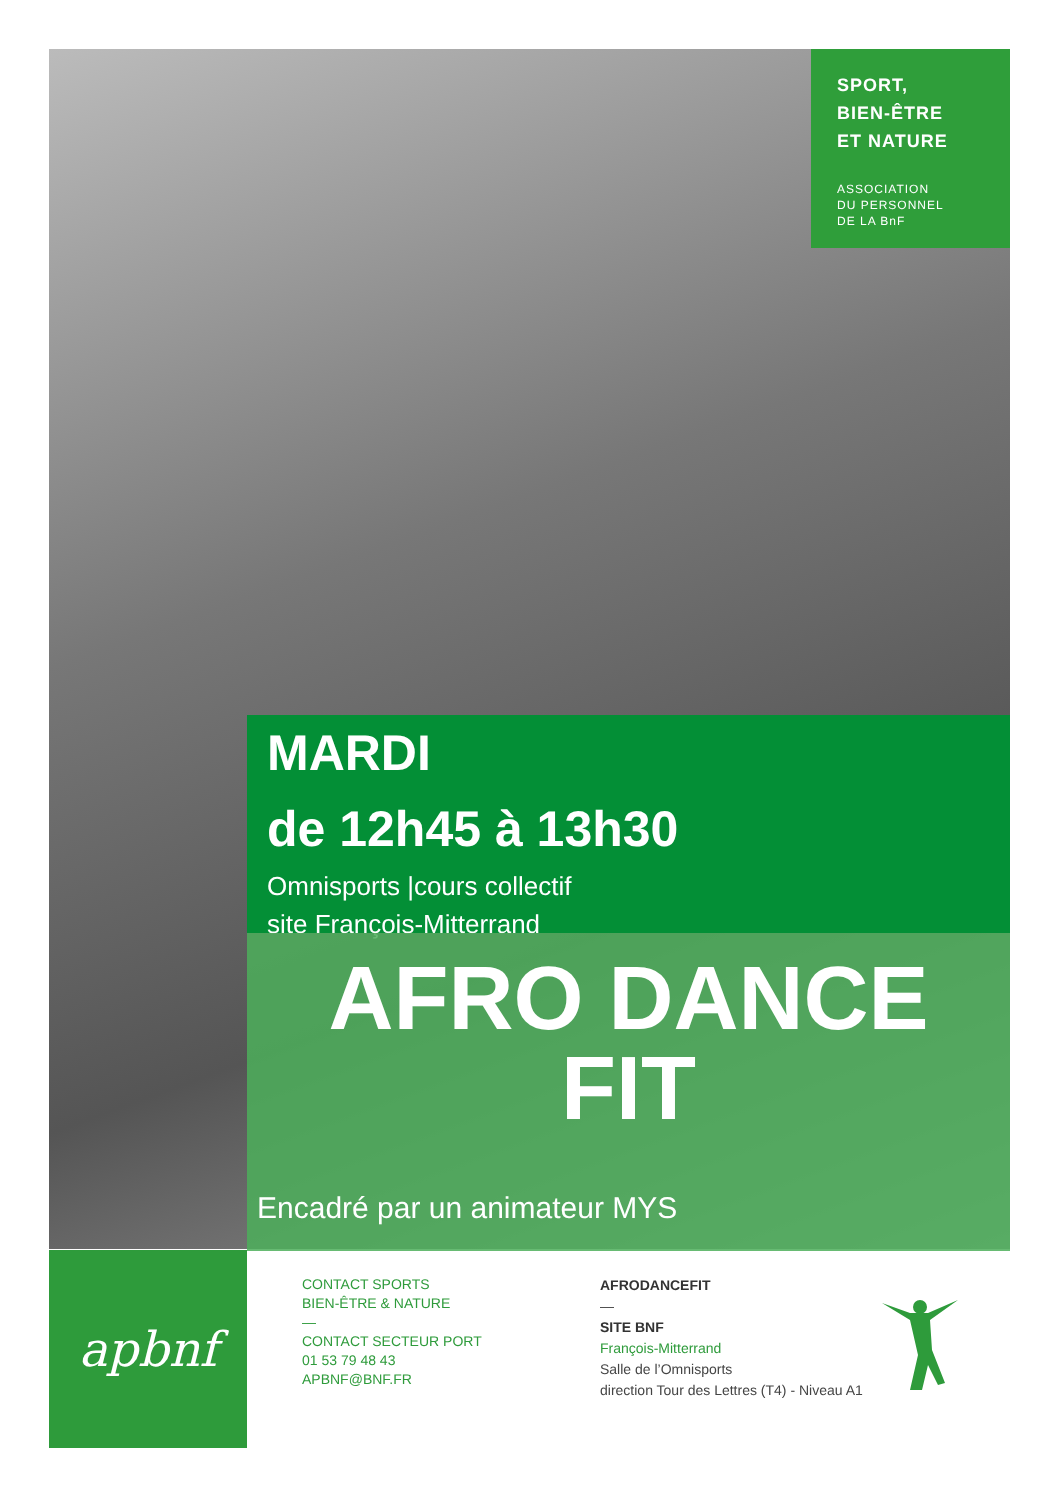SPORT,
BIEN-ÊTRE
ET NATURE
ASSOCIATION
DU PERSONNEL
DE LA BnF
MARDI
de 12h45 à 13h30
Omnisports |cours collectif
site François-Mitterrand
AFRO DANCE
FIT
Encadré par un animateur MYS
apbnf
CONTACT SPORTS
BIEN-ÊTRE & NATURE
—
CONTACT SECTEUR PORT
01 53 79 48 43
APBNF@BNF.FR
AFRODANCEFIT
—
SITE BNF
François-Mitterrand
Salle de l’Omnisports
direction Tour des Lettres (T4) - Niveau A1